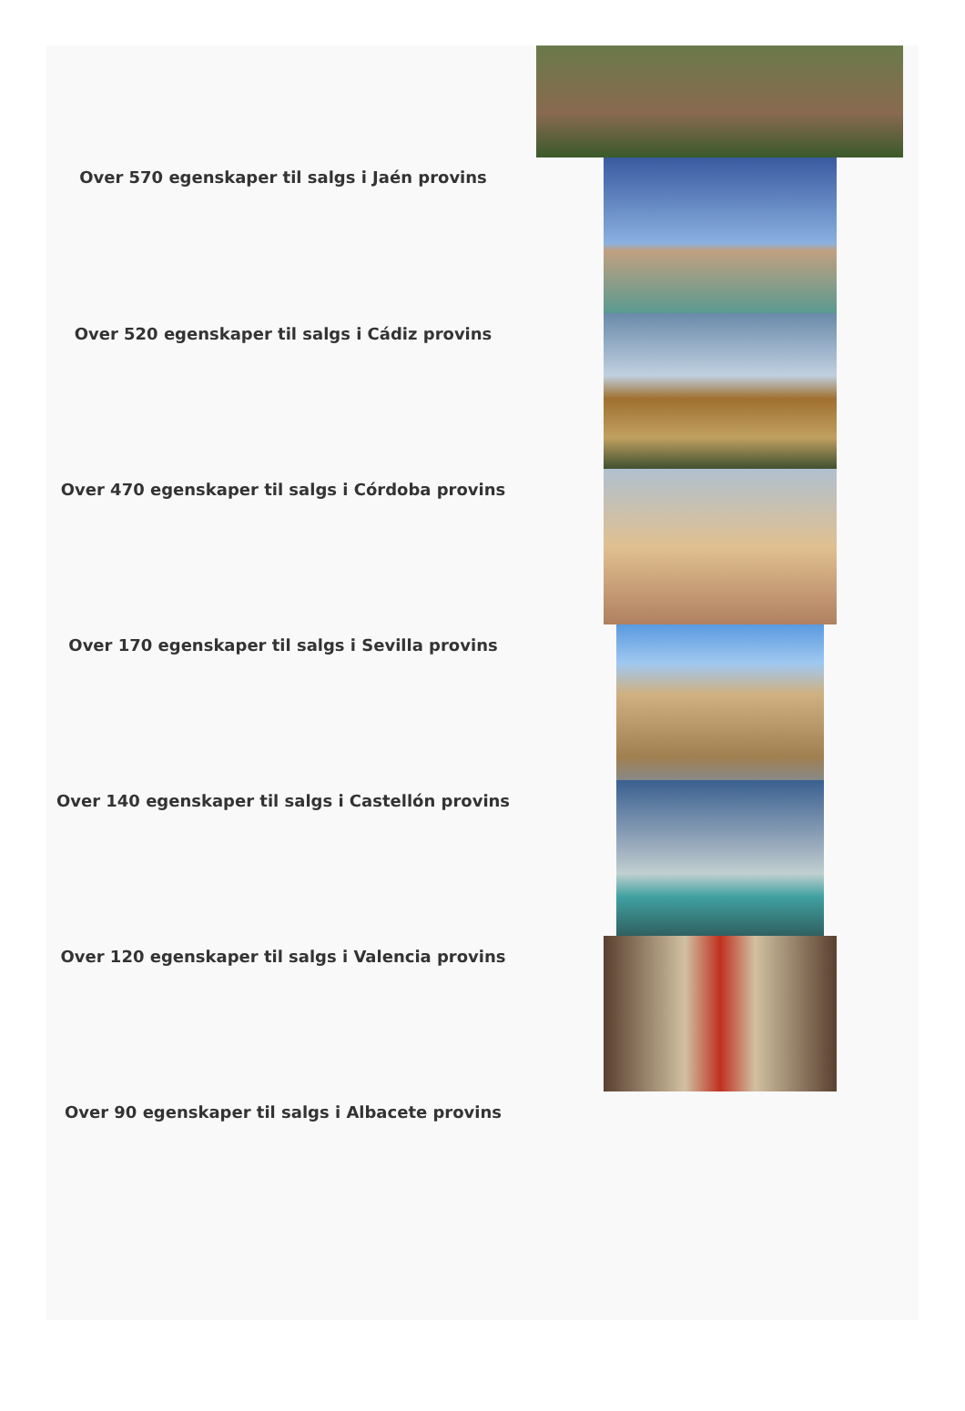Over 570 egenskaper til salgs i Jaén provins
Over 520 egenskaper til salgs i Cádiz provins
Over 470 egenskaper til salgs i Córdoba provins
Over 170 egenskaper til salgs i Sevilla provins
Over 140 egenskaper til salgs i Castellón provins
Over 120 egenskaper til salgs i Valencia provins
Over 90 egenskaper til salgs i Albacete provins